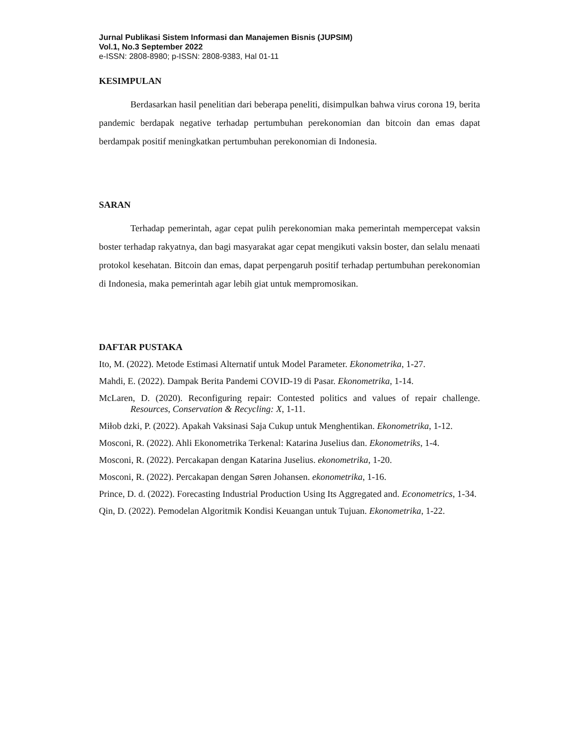Jurnal Publikasi Sistem Informasi dan Manajemen Bisnis (JUPSIM)
Vol.1, No.3 September 2022
e-ISSN: 2808-8980; p-ISSN: 2808-9383, Hal 01-11
KESIMPULAN
Berdasarkan hasil penelitian dari beberapa peneliti, disimpulkan bahwa virus corona 19, berita pandemic berdapak negative terhadap pertumbuhan perekonomian dan bitcoin dan emas dapat berdampak positif meningkatkan pertumbuhan perekonomian di Indonesia.
SARAN
Terhadap pemerintah, agar cepat pulih perekonomian maka pemerintah mempercepat vaksin boster terhadap rakyatnya, dan bagi masyarakat agar cepat mengikuti vaksin boster, dan selalu menaati protokol kesehatan. Bitcoin dan emas, dapat perpengaruh positif terhadap pertumbuhan perekonomian di Indonesia, maka pemerintah agar lebih giat untuk mempromosikan.
DAFTAR PUSTAKA
Ito, M. (2022). Metode Estimasi Alternatif untuk Model Parameter. Ekonometrika, 1-27.
Mahdi, E. (2022). Dampak Berita Pandemi COVID-19 di Pasar. Ekonometrika, 1-14.
McLaren, D. (2020). Reconfiguring repair: Contested politics and values of repair challenge. Resources, Conservation & Recycling: X, 1-11.
Miłob dzki, P. (2022). Apakah Vaksinasi Saja Cukup untuk Menghentikan. Ekonometrika, 1-12.
Mosconi, R. (2022). Ahli Ekonometrika Terkenal: Katarina Juselius dan. Ekonometriks, 1-4.
Mosconi, R. (2022). Percakapan dengan Katarina Juselius. ekonometrika, 1-20.
Mosconi, R. (2022). Percakapan dengan Søren Johansen. ekonometrika, 1-16.
Prince, D. d. (2022). Forecasting Industrial Production Using Its Aggregated and. Econometrics, 1-34.
Qin, D. (2022). Pemodelan Algoritmik Kondisi Keuangan untuk Tujuan. Ekonometrika, 1-22.